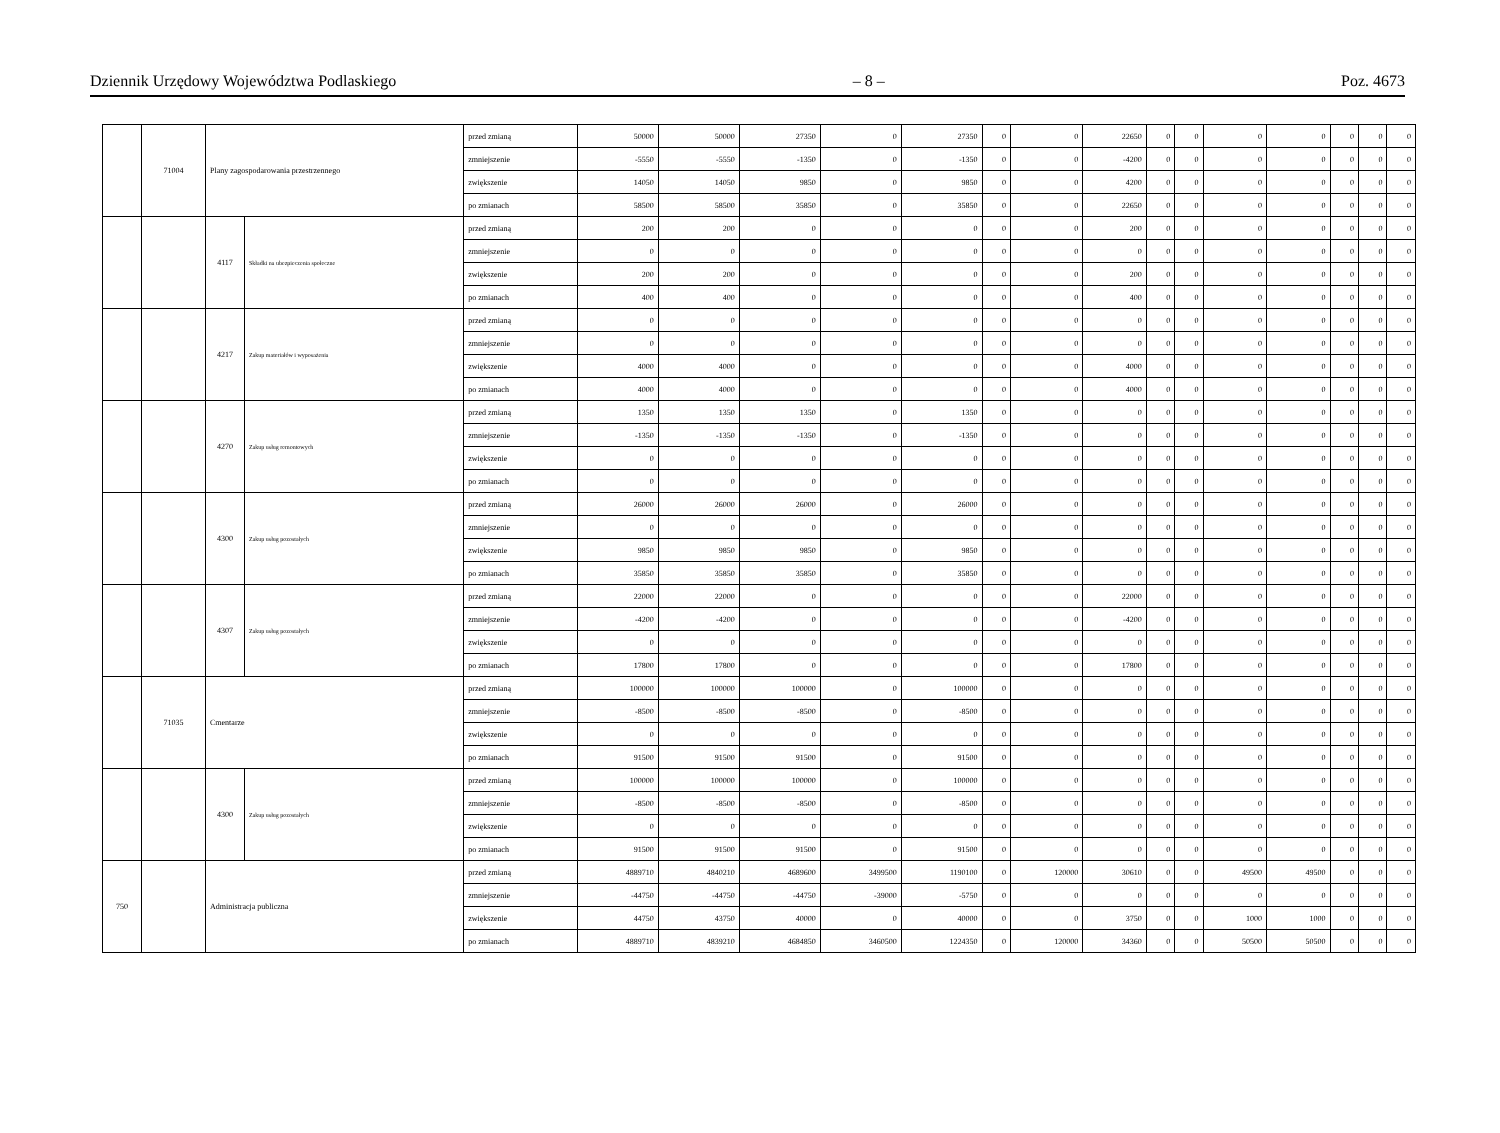Dziennik Urzędowy Województwa Podlaskiego – 8 – Poz. 4673
| | 71004 | Plany zagospodarowania przestrzennego | | przed zmianą | 50000 | 50000 | 27350 | 0 | 27350 | 0 | 0 | 22650 | 0 | 0 | 0 | 0 | 0 | 0 | 0 |
| | | | | zmniejszenie | -5550 | -5550 | -1350 | 0 | -1350 | 0 | 0 | -4200 | 0 | 0 | 0 | 0 | 0 | 0 | 0 |
| | | | | zwiększenie | 14050 | 14050 | 9850 | 0 | 9850 | 0 | 0 | 4200 | 0 | 0 | 0 | 0 | 0 | 0 | 0 |
| | | | | po zmianach | 58500 | 58500 | 35850 | 0 | 35850 | 0 | 0 | 22650 | 0 | 0 | 0 | 0 | 0 | 0 | 0 |
| | | 4117 | Składki na ubezpieczenia społeczne | przed zmianą | 200 | 200 | 0 | 0 | 0 | 0 | 0 | 200 | 0 | 0 | 0 | 0 | 0 | 0 | 0 |
| | | | | zmniejszenie | 0 | 0 | 0 | 0 | 0 | 0 | 0 | 0 | 0 | 0 | 0 | 0 | 0 | 0 | 0 |
| | | | | zwiększenie | 200 | 200 | 0 | 0 | 0 | 0 | 0 | 200 | 0 | 0 | 0 | 0 | 0 | 0 | 0 |
| | | | | po zmianach | 400 | 400 | 0 | 0 | 0 | 0 | 0 | 400 | 0 | 0 | 0 | 0 | 0 | 0 | 0 |
| | | 4217 | Zakup materiałów i wyposażenia | przed zmianą | 0 | 0 | 0 | 0 | 0 | 0 | 0 | 0 | 0 | 0 | 0 | 0 | 0 | 0 | 0 |
| | | | | zmniejszenie | 0 | 0 | 0 | 0 | 0 | 0 | 0 | 0 | 0 | 0 | 0 | 0 | 0 | 0 | 0 |
| | | | | zwiększenie | 4000 | 4000 | 0 | 0 | 0 | 0 | 0 | 4000 | 0 | 0 | 0 | 0 | 0 | 0 | 0 |
| | | | | po zmianach | 4000 | 4000 | 0 | 0 | 0 | 0 | 0 | 4000 | 0 | 0 | 0 | 0 | 0 | 0 | 0 |
| | | 4270 | Zakup usług remontowych | przed zmianą | 1350 | 1350 | 1350 | 0 | 1350 | 0 | 0 | 0 | 0 | 0 | 0 | 0 | 0 | 0 | 0 |
| | | | | zmniejszenie | -1350 | -1350 | -1350 | 0 | -1350 | 0 | 0 | 0 | 0 | 0 | 0 | 0 | 0 | 0 | 0 |
| | | | | zwiększenie | 0 | 0 | 0 | 0 | 0 | 0 | 0 | 0 | 0 | 0 | 0 | 0 | 0 | 0 | 0 |
| | | | | po zmianach | 0 | 0 | 0 | 0 | 0 | 0 | 0 | 0 | 0 | 0 | 0 | 0 | 0 | 0 | 0 |
| | | 4300 | Zakup usług pozostałych | przed zmianą | 26000 | 26000 | 26000 | 0 | 26000 | 0 | 0 | 0 | 0 | 0 | 0 | 0 | 0 | 0 | 0 |
| | | | | zmniejszenie | 0 | 0 | 0 | 0 | 0 | 0 | 0 | 0 | 0 | 0 | 0 | 0 | 0 | 0 | 0 |
| | | | | zwiększenie | 9850 | 9850 | 9850 | 0 | 9850 | 0 | 0 | 0 | 0 | 0 | 0 | 0 | 0 | 0 | 0 |
| | | | | po zmianach | 35850 | 35850 | 35850 | 0 | 35850 | 0 | 0 | 0 | 0 | 0 | 0 | 0 | 0 | 0 | 0 |
| | | 4307 | Zakup usług pozostałych | przed zmianą | 22000 | 22000 | 0 | 0 | 0 | 0 | 0 | 22000 | 0 | 0 | 0 | 0 | 0 | 0 | 0 |
| | | | | zmniejszenie | -4200 | -4200 | 0 | 0 | 0 | 0 | 0 | -4200 | 0 | 0 | 0 | 0 | 0 | 0 | 0 |
| | | | | zwiększenie | 0 | 0 | 0 | 0 | 0 | 0 | 0 | 0 | 0 | 0 | 0 | 0 | 0 | 0 | 0 |
| | | | | po zmianach | 17800 | 17800 | 0 | 0 | 0 | 0 | 0 | 17800 | 0 | 0 | 0 | 0 | 0 | 0 | 0 |
| | 71035 | Cmentarze | | przed zmianą | 100000 | 100000 | 100000 | 0 | 100000 | 0 | 0 | 0 | 0 | 0 | 0 | 0 | 0 | 0 | 0 |
| | | | | zmniejszenie | -8500 | -8500 | -8500 | 0 | -8500 | 0 | 0 | 0 | 0 | 0 | 0 | 0 | 0 | 0 | 0 |
| | | | | zwiększenie | 0 | 0 | 0 | 0 | 0 | 0 | 0 | 0 | 0 | 0 | 0 | 0 | 0 | 0 | 0 |
| | | | | po zmianach | 91500 | 91500 | 91500 | 0 | 91500 | 0 | 0 | 0 | 0 | 0 | 0 | 0 | 0 | 0 | 0 |
| | | 4300 | Zakup usług pozostałych | przed zmianą | 100000 | 100000 | 100000 | 0 | 100000 | 0 | 0 | 0 | 0 | 0 | 0 | 0 | 0 | 0 | 0 |
| | | | | zmniejszenie | -8500 | -8500 | -8500 | 0 | -8500 | 0 | 0 | 0 | 0 | 0 | 0 | 0 | 0 | 0 | 0 |
| | | | | zwiększenie | 0 | 0 | 0 | 0 | 0 | 0 | 0 | 0 | 0 | 0 | 0 | 0 | 0 | 0 | 0 |
| | | | | po zmianach | 91500 | 91500 | 91500 | 0 | 91500 | 0 | 0 | 0 | 0 | 0 | 0 | 0 | 0 | 0 | 0 |
| 750 | | Administracja publiczna | | przed zmianą | 4889710 | 4840210 | 4689600 | 3499500 | 1190100 | 0 | 120000 | 30610 | 0 | 0 | 49500 | 49500 | 0 | 0 | 0 |
| | | | | zmniejszenie | -44750 | -44750 | -44750 | -39000 | -5750 | 0 | 0 | 0 | 0 | 0 | 0 | 0 | 0 | 0 | 0 |
| | | | | zwiększenie | 44750 | 43750 | 40000 | 0 | 40000 | 0 | 0 | 3750 | 0 | 0 | 1000 | 1000 | 0 | 0 | 0 |
| | | | | po zmianach | 4889710 | 4839210 | 4684850 | 3460500 | 1224350 | 0 | 120000 | 34360 | 0 | 0 | 50500 | 50500 | 0 | 0 | 0 |